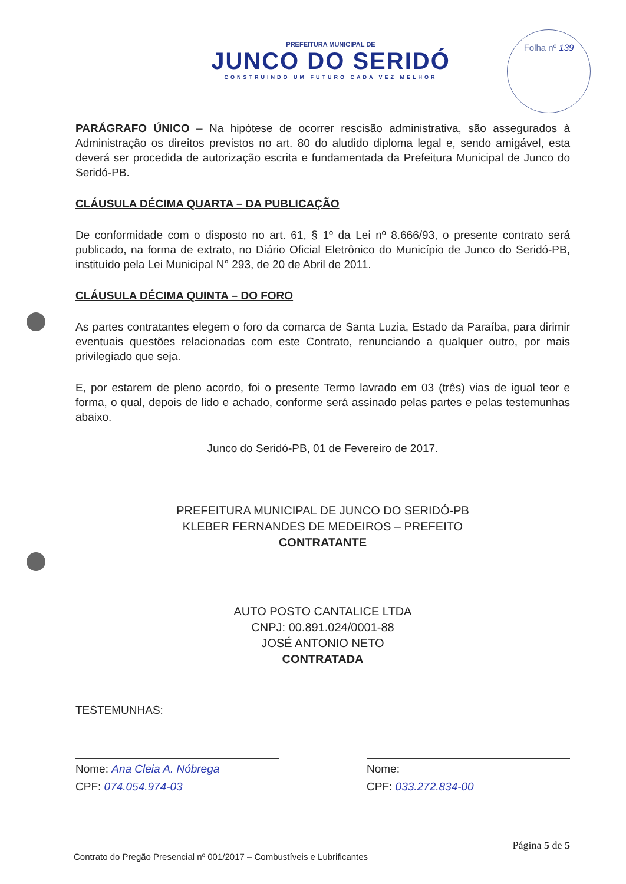PREFEITURA MUNICIPAL DE
JUNCO DO SERIDÓ
CONSTRUINDO UM FUTURO CADA VEZ MELHOR
Folha nº 139
___
PARÁGRAFO ÚNICO – Na hipótese de ocorrer rescisão administrativa, são assegurados à Administração os direitos previstos no art. 80 do aludido diploma legal e, sendo amigável, esta deverá ser procedida de autorização escrita e fundamentada da Prefeitura Municipal de Junco do Seridó-PB.
CLÁUSULA DÉCIMA QUARTA – DA PUBLICAÇÃO
De conformidade com o disposto no art. 61, § 1º da Lei nº 8.666/93, o presente contrato será publicado, na forma de extrato, no Diário Oficial Eletrônico do Município de Junco do Seridó-PB, instituído pela Lei Municipal N° 293, de 20 de Abril de 2011.
CLÁUSULA DÉCIMA QUINTA – DO FORO
As partes contratantes elegem o foro da comarca de Santa Luzia, Estado da Paraíba, para dirimir eventuais questões relacionadas com este Contrato, renunciando a qualquer outro, por mais privilegiado que seja.
E, por estarem de pleno acordo, foi o presente Termo lavrado em 03 (três) vias de igual teor e forma, o qual, depois de lido e achado, conforme será assinado pelas partes e pelas testemunhas abaixo.
Junco do Seridó-PB, 01 de Fevereiro de 2017.
PREFEITURA MUNICIPAL DE JUNCO DO SERIDÓ-PB
KLEBER FERNANDES DE MEDEIROS – PREFEITO
CONTRATANTE
AUTO POSTO CANTALICE LTDA
CNPJ: 00.891.024/0001-88
JOSÉ ANTONIO NETO
CONTRATADA
TESTEMUNHAS:
Nome: Ana Cleia A. Nóbrega
CPF: 074.054.974-03
Nome:
CPF: 033.272.834-00
Página 5 de 5
Contrato do Pregão Presencial nº 001/2017 – Combustíveis e Lubrificantes